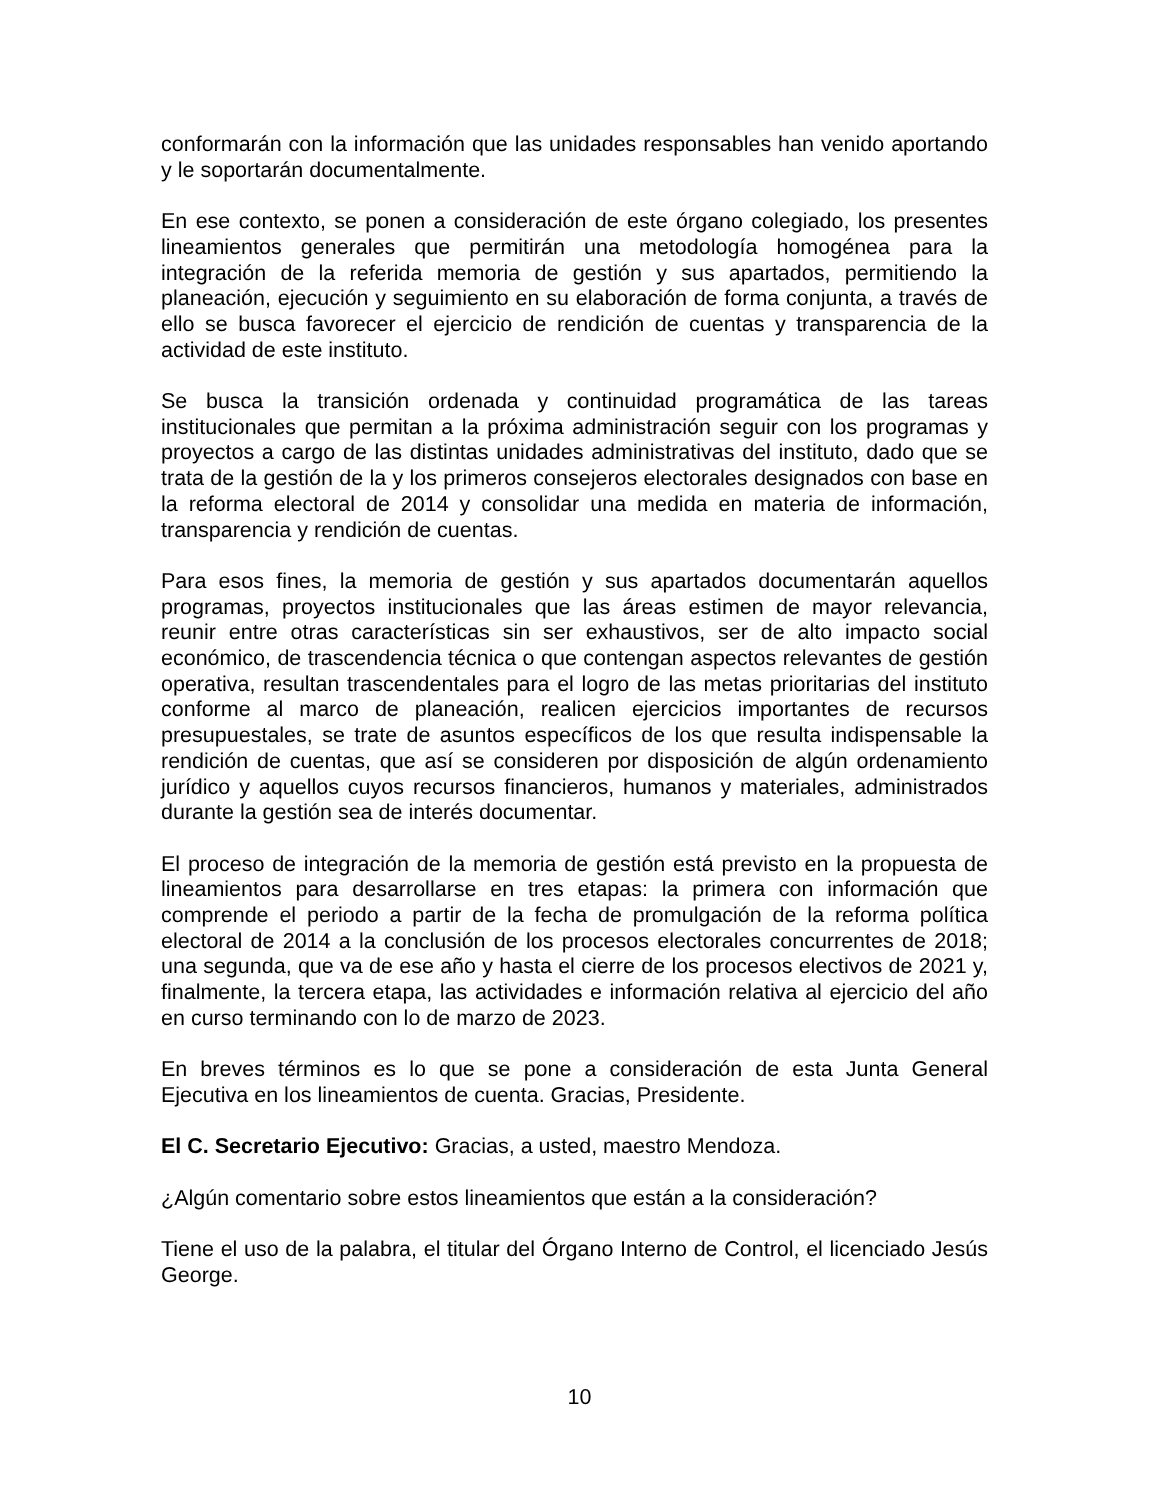conformarán con la información que las unidades responsables han venido aportando y le soportarán documentalmente.
En ese contexto, se ponen a consideración de este órgano colegiado, los presentes lineamientos generales que permitirán una metodología homogénea para la integración de la referida memoria de gestión y sus apartados, permitiendo la planeación, ejecución y seguimiento en su elaboración de forma conjunta, a través de ello se busca favorecer el ejercicio de rendición de cuentas y transparencia de la actividad de este instituto.
Se busca la transición ordenada y continuidad programática de las tareas institucionales que permitan a la próxima administración seguir con los programas y proyectos a cargo de las distintas unidades administrativas del instituto, dado que se trata de la gestión de la y los primeros consejeros electorales designados con base en la reforma electoral de 2014 y consolidar una medida en materia de información, transparencia y rendición de cuentas.
Para esos fines, la memoria de gestión y sus apartados documentarán aquellos programas, proyectos institucionales que las áreas estimen de mayor relevancia, reunir entre otras características sin ser exhaustivos, ser de alto impacto social económico, de trascendencia técnica o que contengan aspectos relevantes de gestión operativa, resultan trascendentales para el logro de las metas prioritarias del instituto conforme al marco de planeación, realicen ejercicios importantes de recursos presupuestales, se trate de asuntos específicos de los que resulta indispensable la rendición de cuentas, que así se consideren por disposición de algún ordenamiento jurídico y aquellos cuyos recursos financieros, humanos y materiales, administrados durante la gestión sea de interés documentar.
El proceso de integración de la memoria de gestión está previsto en la propuesta de lineamientos para desarrollarse en tres etapas: la primera con información que comprende el periodo a partir de la fecha de promulgación de la reforma política electoral de 2014 a la conclusión de los procesos electorales concurrentes de 2018; una segunda, que va de ese año y hasta el cierre de los procesos electivos de 2021 y, finalmente, la tercera etapa, las actividades e información relativa al ejercicio del año en curso terminando con lo de marzo de 2023.
En breves términos es lo que se pone a consideración de esta Junta General Ejecutiva en los lineamientos de cuenta. Gracias, Presidente.
El C. Secretario Ejecutivo: Gracias, a usted, maestro Mendoza.
¿Algún comentario sobre estos lineamientos que están a la consideración?
Tiene el uso de la palabra, el titular del Órgano Interno de Control, el licenciado Jesús George.
10